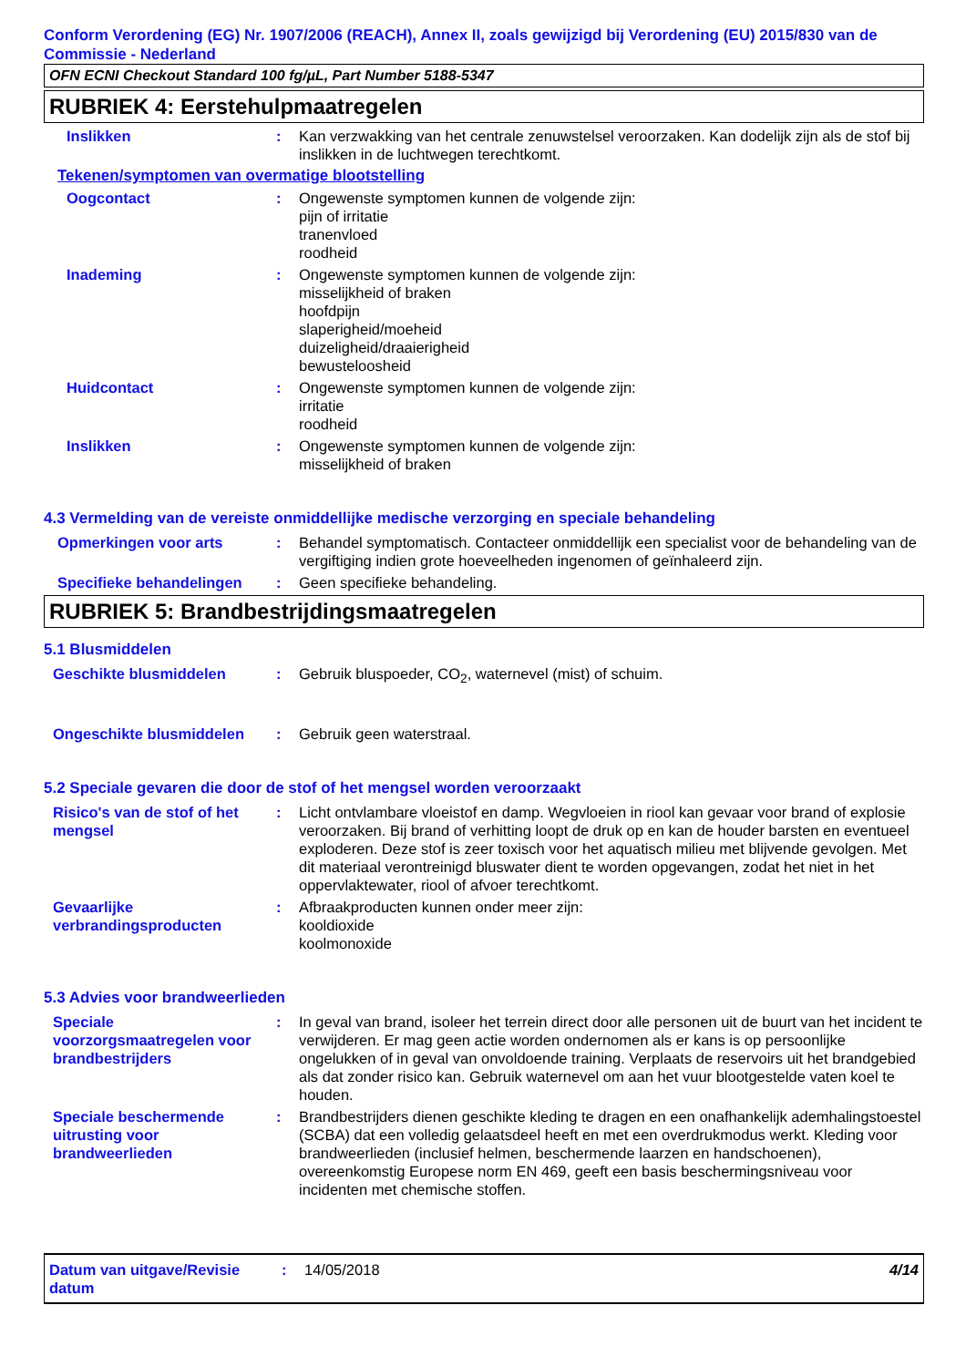Conform Verordening (EG) Nr. 1907/2006 (REACH), Annex II, zoals gewijzigd bij Verordening (EU) 2015/830 van de Commissie - Nederland
OFN ECNI Checkout Standard 100 fg/µL, Part Number 5188-5347
RUBRIEK 4: Eerstehulpmaatregelen
Inslikken : Kan verzwakking van het centrale zenuwstelsel veroorzaken. Kan dodelijk zijn als de stof bij inslikken in de luchtwegen terechtkomt.
Tekenen/symptomen van overmatige blootstelling
Oogcontact : Ongewenste symptomen kunnen de volgende zijn:
pijn of irritatie
tranenvloed
roodheid
Inademing : Ongewenste symptomen kunnen de volgende zijn:
misselijkheid of braken
hoofdpijn
slaperigheid/moeheid
duizeligheid/draaierigheid
bewusteloosheid
Huidcontact : Ongewenste symptomen kunnen de volgende zijn:
irritatie
roodheid
Inslikken : Ongewenste symptomen kunnen de volgende zijn:
misselijkheid of braken
4.3 Vermelding van de vereiste onmiddellijke medische verzorging en speciale behandeling
Opmerkingen voor arts : Behandel symptomatisch. Contacteer onmiddellijk een specialist voor de behandeling van de vergiftiging indien grote hoeveelheden ingenomen of geïnhaleerd zijn.
Specifieke behandelingen : Geen specifieke behandeling.
RUBRIEK 5: Brandbestrijdingsmaatregelen
5.1 Blusmiddelen
Geschikte blusmiddelen : Gebruik bluspoeder, CO<sub>2</sub>, waternevel (mist) of schuim.
Ongeschikte blusmiddelen : Gebruik geen waterstraal.
5.2 Speciale gevaren die door de stof of het mengsel worden veroorzaakt
Risico's van de stof of het mengsel
: Licht ontvlambare vloeistof en damp. Wegvloeien in riool kan gevaar voor brand of explosie veroorzaken. Bij brand of verhitting loopt de druk op en kan de houder barsten en eventueel exploderen. Deze stof is zeer toxisch voor het aquatisch milieu met blijvende gevolgen. Met dit materiaal verontreinigd bluswater dient te worden opgevangen, zodat het niet in het oppervlaktewater, riool of afvoer terechtkomt.
Gevaarlijke verbrandingsproducten
: Afbraakproducten kunnen onder meer zijn:
kooldioxide
koolmonoxide
5.3 Advies voor brandweerlieden
Speciale voorzorgsmaatregelen voor brandbestrijders
: In geval van brand, isoleer het terrein direct door alle personen uit de buurt van het incident te verwijderen. Er mag geen actie worden ondernomen als er kans is op persoonlijke ongelukken of in geval van onvoldoende training. Verplaats de reservoirs uit het brandgebied als dat zonder risico kan. Gebruik waternevel om aan het vuur blootgestelde vaten koel te houden.
Speciale beschermende uitrusting voor brandweerlieden
: Brandbestrijders dienen geschikte kleding te dragen en een onafhankelijk ademhalingstoestel (SCBA) dat een volledig gelaatsdeel heeft en met een overdrukmodus werkt. Kleding voor brandweerlieden (inclusief helmen, beschermende laarzen en handschoenen), overeenkomstig Europese norm EN 469, geeft een basis beschermingsniveau voor incidenten met chemische stoffen.
Datum van uitgave/Revisie datum
: 14/05/2018 4/14